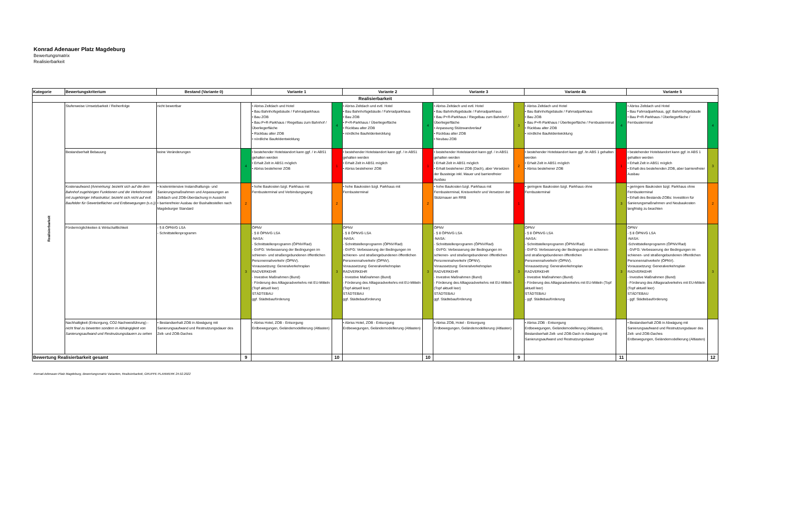Konrad Adenauer Platz Magdeburg
Bewertungsmatrix
Realisierbarkeit
| Kategorie | Bewertungskriterium | Bestand (Variante 0) | | Variante 1 | | Variante 2 | | Variante 3 | | Variante 4b | | Variante 5 | |
| --- | --- | --- | --- | --- | --- | --- | --- | --- | --- | --- | --- | --- | --- |
| Realisierbarkeit | | | | | | | | | | | | | |
| Realisierbarkeit | Stufenweise Umsetzbarkeit / Reihenfolge | nicht bewertbar | | • Abriss Zeltdach und Hotel • Bau Bahnhofsgebäude / Fahrradparkhaus • Bau ZOB • Bau P+R-Parkhaus / Riegelbau zum Bahnhof /Überliegerfläche • Rückbau alter ZOB • nördliche Baufeldentwicklung | 4 | • Abriss Zeltdach und evtl. Hotel • Bau Bahnhofsgebäude / Fahrradparkhaus • Bau ZOB • P+R-Parkhaus / Überliegerfläche • Rückbau alter ZOB • nördliche Baufeldentwicklung | 4 | • Abriss Zeltdach und evtl. Hotel • Bau Bahnhofsgebäude / Fahrradparkhaus • Bau P+R-Parkhaus / Riegelbau zum Bahnhof / Überliegerfläche • Anpassung Stützwandverlauf • Rückbau alter ZOB • Neubau ZOB | 3 | • Abriss Zeltdach und Hotel • Bau Bahnhofsgebäude / Fahrradparkhaus • Bau ZOB • Bau P+R-Parkhaus / Überliegerfläche / Fernbusterminal • Rückbau alter ZOB • nördliche Baufeldentwicklung | 4 | • Abriss Zeltdach und Hotel • Bau Fahrradparkhaus, ggf. Bahnhofsgebäude • Bau P+R-Parkhaus / Überliegerfläche / Fernbusterminal | 4 |
| | Bestandserhalt Bebauung | keine Veränderungen | 4 | • bestehender Hotelstandort kann ggf. / in ABS1 gehalten werden • Erhalt Zelt in ABS1 möglich • Abriss bestehener ZOB | 1 | • bestehender Hotelstandort kann ggf. / in ABS1 gehalten werden • Erhalt Zelt in ABS1 möglich • Abriss bestehener ZOB | 1 | • bestehender Hotelstandort kann ggf. / in ABS1 gehalten werden • Erhalt Zelt in ABS1 möglich • Erhalt bestehener ZOB (Dach), aber Versetzen der Bussteige inkl. Mauer und barrierefreier Ausbau | 2 | • bestehender Hotelstandort kann ggf. /in ABS 1 gehalten werden • Erhalt Zelt in ABS1 möglich • Abriss bestehener ZOB | 1 | • bestehender Hotelstandort kann ggf. in ABS 1 gehalten werden • Erhalt Zelt in ABS1 möglich • Erhalt des bestehenden ZOB, aber barrierefreier Ausbau | 3 |
| | Kostenaufwand (Anmerkung: bezieht sich auf die dem Bahnhof zugehörigen Funktionen und die Verkehrsmodi mit zugehöriger Infrastruktur; bezieht sich nicht auf evtl. Baufelder für Gewerbeflächen und Erdbewegungen (s.o.)) | • kostenintensive Instandhaltungs- und Sanierungsmaßnahmen und Anpassungen an Zeltdach und ZOB-Überdachung in Aussicht • barrierefreier Ausbau der Bushaltestellen nach Magdeburger Standard | 2 | • hohe Baukosten bzgl. Parkhaus mit Fernbusterminal und Verbindungsgang | 2 | • hohe Baukosten bzgl. Parkhaus mit Fernbusterminal | 2 | • hohe Baukosten bzgl. Parkhaus mit Fernbusterminal, Kreisverkehr und Versetzen der Stützmauer am RRB | 1 | • geringere Baukosten bzgl. Parkhaus ohne Fernbusterminal | 3 | • geringere Baukosten bzgl. Parkhaus ohne Fernbusterminal • Erhalt des Bestands-ZOBs: Investition für Sanierungsmaßnahmen und Neubaukosten langfristig zu beachten | 2 |
| | Fördermöglichkeiten & Wirtschaftlichkeit | - § 8 ÖPNVG LSA - Schnittstellenprogramm | 3 | ÖPNV - § 8 ÖPNVG LSA -NASA: - Schnittstellenprogramm (ÖPNV/Rad) - GVFG: Verbesserung der Bedingungen im schienen- und straßengebundenen öffentlichen Personennahverkehr (ÖPNV). Voraussetzung: Generalverkehrsplan RADVERKEHR - Investive Maßnahmen (Bund) - Förderung des Alltagsradverkehrs mit EU-Mitteln (Topf aktuell leer) STÄDTEBAU ggf. Städtebauförderung | 3 | ÖPNV - § 8 ÖPNVG LSA -NASA: - Schnittstellenprogramm (ÖPNV/Rad) - GVFG: Verbesserung der Bedingungen im schienen- und straßengebundenen öffentlichen Personennahverkehr (ÖPNV). Voraussetzung: Generalverkehrsplan RADVERKEHR - Investive Maßnahmen (Bund) - Förderung des Alltagsradverkehrs mit EU-Mitteln (Topf aktuell leer) STÄDTEBAU ggf. Städtebauförderung | 3 | ÖPNV - § 8 ÖPNVG LSA -NASA: - Schnittstellenprogramm (ÖPNV/Rad) - GVFG: Verbesserung der Bedingungen im schienen- und straßengebundenen öffentlichen Personennahverkehr (ÖPNV). Voraussetzung: Generalverkehrsplan RADVERKEHR - Investive Maßnahmen (Bund) - Förderung des Alltagsradverkehrs mit EU-Mitteln (Topf aktuell leer) STÄDTEBAU ggf. Städtebauförderung | 3 | ÖPNV - § 8 ÖPNVG LSA -NASA: - Schnittstellenprogramm (ÖPNV/Rad) - GVFG: Verbesserung der Bedingungen im schienen- und straßengebundenen öffentlichen Personennahverkehr (ÖPNV). Voraussetzung: Generalverkehrsplan RADVERKEHR - Investive Maßnahmen (Bund) - Förderung des Alltagsradverkehrs mit EU-Mitteln (Topf aktuell leer) STÄDTEBAU - ggf. Städtebauförderung | 3 | ÖPNV - § 8 ÖPNVG LSA -NASA: -Schnittstellenprogramm (ÖPNV/Rad) - GVFG: Verbesserung der Bedingungen im schienen- und straßengebundenen öffentlichen Personennahverkehr (ÖPNV). Voraussetzung: Generalverkehrsplan RADVERKEHR - Investive Maßnahmen (Bund) - Förderung des Alltagsradverkehrs mit EU-Mitteln (Topf aktuell leer) STÄDTEBAU - ggf. Städtebauförderung | 3 |
| | Nachhaltigkeit (Entsorgung, CO2-Nachweisführung) - nicht final zu bewerten sondern in Abhängigkeit von Sanierungsaufwand und Restnutzungsdauern zu sehen | • Bestandserhalt ZOB in Abwägung mit Sanierungsaufwand und Restnutzungsdauer des Zelt- und ZOB-Daches | | • Abriss Hotel, ZOB - Entsorgung Erdbewegungen, Geländemodellierung (Altlasten) | | • Abriss Hotel, ZOB - Entsorgung Erdbewegungen, Geländemodellierung (Altlasten) | | • Abriss ZOB, Hotel - Entsorgung Erdbewegungen, Geländemodellierung (Altlasten) | | • Abriss ZOB - Entsorgung Erdbewegungen, Geländemodellierung (Altlasten), Bestandserhalt Zelt- und ZOB-Dach in Abwägung mit Sanierungsaufwand und Restnutzungsdauer | | • Bestandserhalt ZOB in Abwägung mit Sanierungsaufwand und Restnutzungsdauer des Zelt- und ZOB-Daches Erdbewegungen, Geländemodellierung (Altlasten) | |
| Bewertung Realisierbarkeit gesamt | | | 9 | | 10 | | 10 | | 9 | | 11 | | 12 |
Konrad-Adenauer-Platz Magdeburg, Bewertungsmatrix Varianten, Realisierbarkeit, GRUPPE PLANWERK 24.02.2022